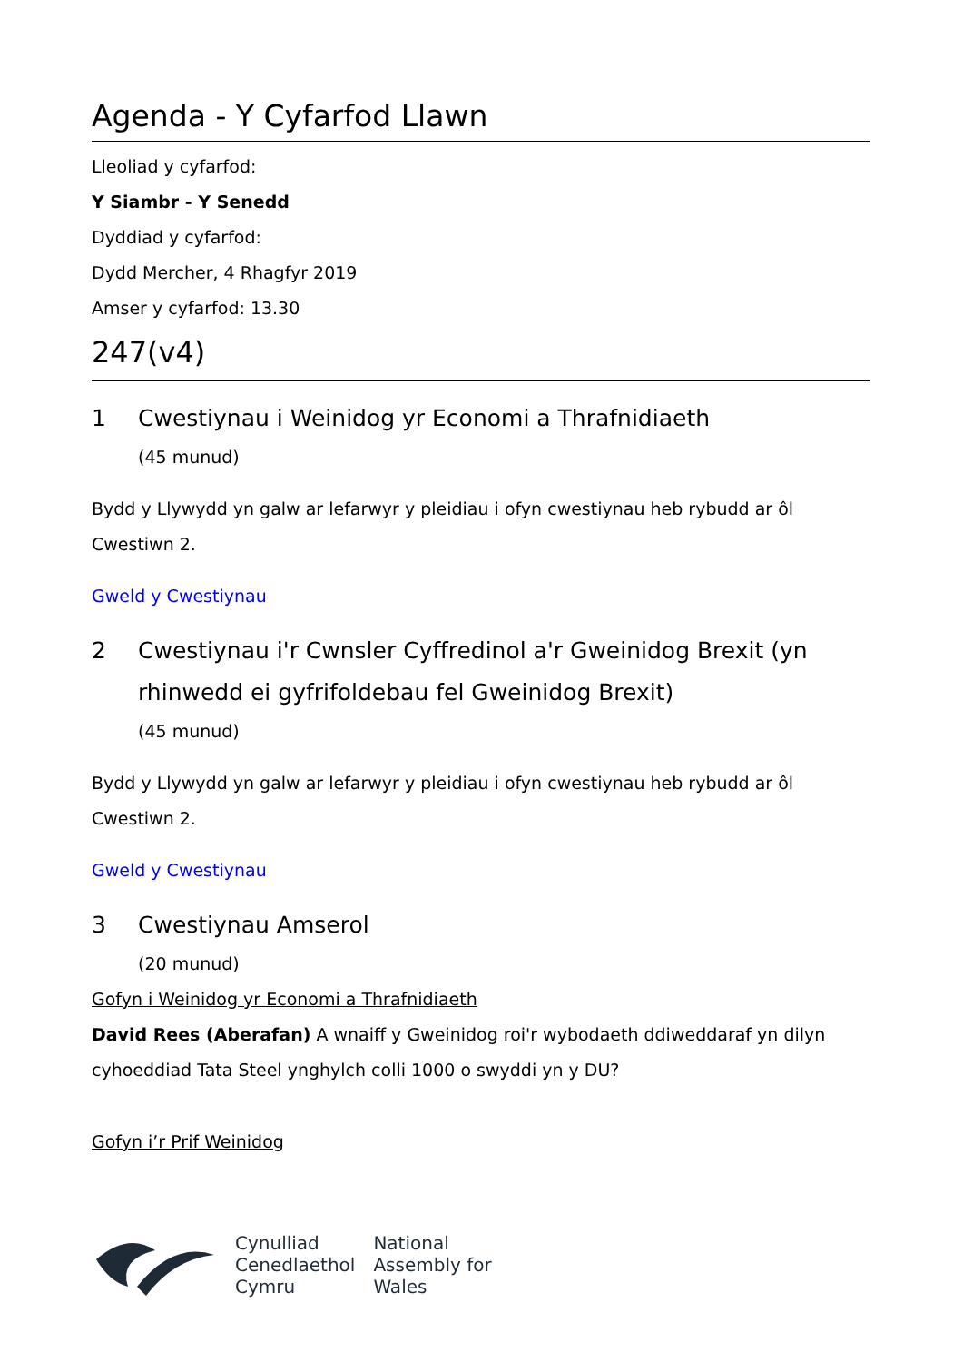Agenda - Y Cyfarfod Llawn
Lleoliad y cyfarfod:
Y Siambr - Y Senedd
Dyddiad y cyfarfod:
Dydd Mercher, 4 Rhagfyr 2019
Amser y cyfarfod: 13.30
247(v4)
1 Cwestiynau i Weinidog yr Economi a Thrafnidiaeth
(45 munud)
Bydd y Llywydd yn galw ar lefarwyr y pleidiau i ofyn cwestiynau heb rybudd ar ôl Cwestiwn 2.
Gweld y Cwestiynau
2 Cwestiynau i'r Cwnsler Cyffredinol a'r Gweinidog Brexit (yn rhinwedd ei gyfrifoldebau fel Gweinidog Brexit)
(45 munud)
Bydd y Llywydd yn galw ar lefarwyr y pleidiau i ofyn cwestiynau heb rybudd ar ôl Cwestiwn 2.
Gweld y Cwestiynau
3 Cwestiynau Amserol
(20 munud)
Gofyn i Weinidog yr Economi a Thrafnidiaeth
David Rees (Aberafan) A wnaiff y Gweinidog roi'r wybodaeth ddiweddaraf yn dilyn cyhoeddiad Tata Steel ynghylch colli 1000 o swyddi yn y DU?
Gofyn i’r Prif Weinidog
Cynulliad
Cenedlaethol
Cymru
National
Assembly for
Wales